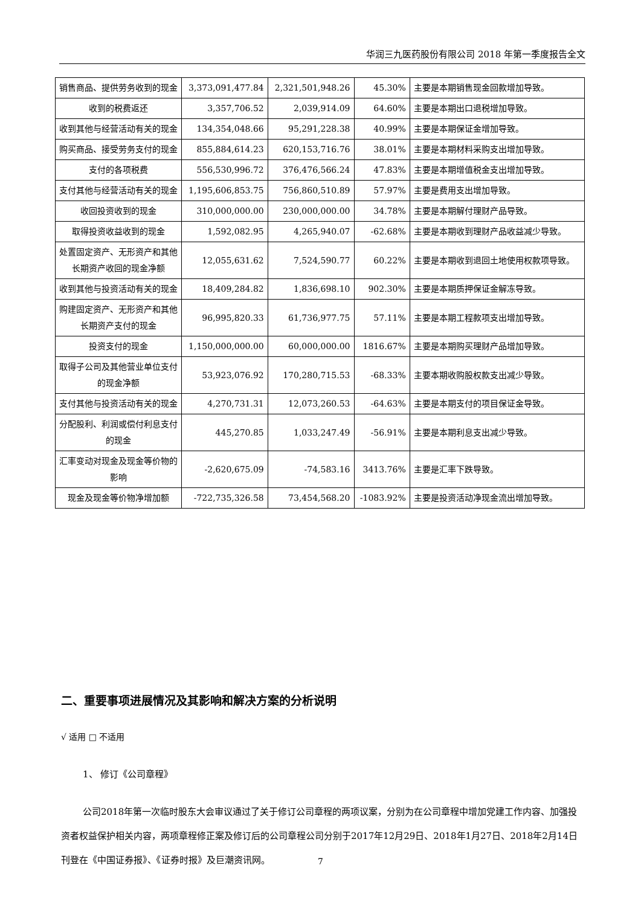华润三九医药股份有限公司 2018 年第一季度报告全文
| 销售商品、提供劳务收到的现金 | 3,373,091,477.84 | 2,321,501,948.26 | 45.30% | 主要是本期销售现金回款增加导致。 |
| 收到的税费返还 | 3,357,706.52 | 2,039,914.09 | 64.60% | 主要是本期出口退税增加导致。 |
| 收到其他与经营活动有关的现金 | 134,354,048.66 | 95,291,228.38 | 40.99% | 主要是本期保证金增加导致。 |
| 购买商品、接受劳务支付的现金 | 855,884,614.23 | 620,153,716.76 | 38.01% | 主要是本期材料采购支出增加导致。 |
| 支付的各项税费 | 556,530,996.72 | 376,476,566.24 | 47.83% | 主要是本期增值税金支出增加导致。 |
| 支付其他与经营活动有关的现金 | 1,195,606,853.75 | 756,860,510.89 | 57.97% | 主要是费用支出增加导致。 |
| 收回投资收到的现金 | 310,000,000.00 | 230,000,000.00 | 34.78% | 主要是本期解付理财产品导致。 |
| 取得投资收益收到的现金 | 1,592,082.95 | 4,265,940.07 | -62.68% | 主要是本期收到理财产品收益减少导致。 |
| 处置固定资产、无形资产和其他长期资产收回的现金净额 | 12,055,631.62 | 7,524,590.77 | 60.22% | 主要是本期收到退回土地使用权款项导致。 |
| 收到其他与投资活动有关的现金 | 18,409,284.82 | 1,836,698.10 | 902.30% | 主要是本期质押保证金解冻导致。 |
| 购建固定资产、无形资产和其他长期资产支付的现金 | 96,995,820.33 | 61,736,977.75 | 57.11% | 主要是本期工程款项支出增加导致。 |
| 投资支付的现金 | 1,150,000,000.00 | 60,000,000.00 | 1816.67% | 主要是本期购买理财产品增加导致。 |
| 取得子公司及其他营业单位支付的现金净额 | 53,923,076.92 | 170,280,715.53 | -68.33% | 主要本期收购股权款支出减少导致。 |
| 支付其他与投资活动有关的现金 | 4,270,731.31 | 12,073,260.53 | -64.63% | 主要是本期支付的项目保证金导致。 |
| 分配股利、利润或偿付利息支付的现金 | 445,270.85 | 1,033,247.49 | -56.91% | 主要是本期利息支出减少导致。 |
| 汇率变动对现金及现金等价物的影响 | -2,620,675.09 | -74,583.16 | 3413.76% | 主要是汇率下跌导致。 |
| 现金及现金等价物净增加额 | -722,735,326.58 | 73,454,568.20 | -1083.92% | 主要是投资活动净现金流出增加导致。 |
二、重要事项进展情况及其影响和解决方案的分析说明
√ 适用 □ 不适用
1、 修订《公司章程》
公司2018年第一次临时股东大会审议通过了关于修订公司章程的两项议案，分别为在公司章程中增加党建工作内容、加强投资者权益保护相关内容，两项章程修正案及修订后的公司章程公司分别于2017年12月29日、2018年1月27日、2018年2月14日刊登在《中国证券报》、《证券时报》及巨潮资讯网。
7